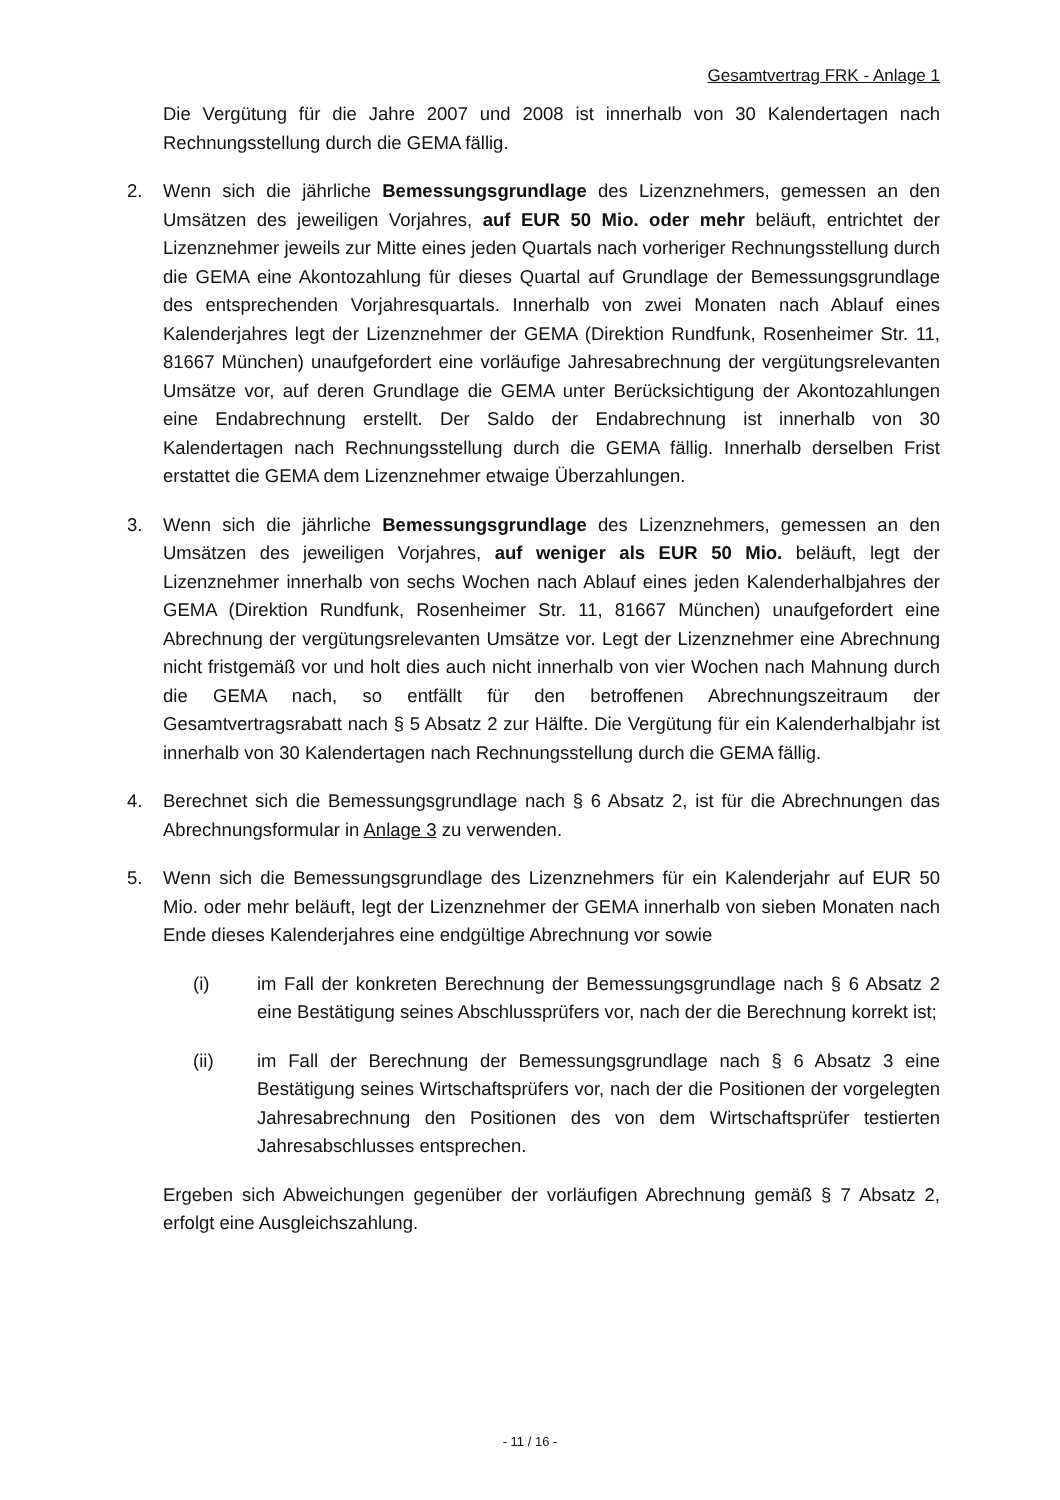Gesamtvertrag FRK - Anlage 1
Die Vergütung für die Jahre 2007 und 2008 ist innerhalb von 30 Kalendertagen nach Rechnungsstellung durch die GEMA fällig.
2. Wenn sich die jährliche Bemessungsgrundlage des Lizenznehmers, gemessen an den Umsätzen des jeweiligen Vorjahres, auf EUR 50 Mio. oder mehr beläuft, entrichtet der Lizenznehmer jeweils zur Mitte eines jeden Quartals nach vorheriger Rechnungsstellung durch die GEMA eine Akontozahlung für dieses Quartal auf Grundlage der Bemessungsgrundlage des entsprechenden Vorjahresquartals. Innerhalb von zwei Monaten nach Ablauf eines Kalenderjahres legt der Lizenznehmer der GEMA (Direktion Rundfunk, Rosenheimer Str. 11, 81667 München) unaufgefordert eine vorläufige Jahresabrechnung der vergütungsrelevanten Umsätze vor, auf deren Grundlage die GEMA unter Berücksichtigung der Akontozahlungen eine Endabrechnung erstellt. Der Saldo der Endabrechnung ist innerhalb von 30 Kalendertagen nach Rechnungsstellung durch die GEMA fällig. Innerhalb derselben Frist erstattet die GEMA dem Lizenznehmer etwaige Überzahlungen.
3. Wenn sich die jährliche Bemessungsgrundlage des Lizenznehmers, gemessen an den Umsätzen des jeweiligen Vorjahres, auf weniger als EUR 50 Mio. beläuft, legt der Lizenznehmer innerhalb von sechs Wochen nach Ablauf eines jeden Kalenderhalbjahres der GEMA (Direktion Rundfunk, Rosenheimer Str. 11, 81667 München) unaufgefordert eine Abrechnung der vergütungsrelevanten Umsätze vor. Legt der Lizenznehmer eine Abrechnung nicht fristgemäß vor und holt dies auch nicht innerhalb von vier Wochen nach Mahnung durch die GEMA nach, so entfällt für den betroffenen Abrechnungszeitraum der Gesamtvertragsrabatt nach § 5 Absatz 2 zur Hälfte. Die Vergütung für ein Kalenderhalbjahr ist innerhalb von 30 Kalendertagen nach Rechnungsstellung durch die GEMA fällig.
4. Berechnet sich die Bemessungsgrundlage nach § 6 Absatz 2, ist für die Abrechnungen das Abrechnungsformular in Anlage 3 zu verwenden.
5. Wenn sich die Bemessungsgrundlage des Lizenznehmers für ein Kalenderjahr auf EUR 50 Mio. oder mehr beläuft, legt der Lizenznehmer der GEMA innerhalb von sieben Monaten nach Ende dieses Kalenderjahres eine endgültige Abrechnung vor sowie
(i) im Fall der konkreten Berechnung der Bemessungsgrundlage nach § 6 Absatz 2 eine Bestätigung seines Abschlussprüfers vor, nach der die Berechnung korrekt ist;
(ii) im Fall der Berechnung der Bemessungsgrundlage nach § 6 Absatz 3 eine Bestätigung seines Wirtschaftsprüfers vor, nach der die Positionen der vorgelegten Jahresabrechnung den Positionen des von dem Wirtschaftsprüfer testierten Jahresabschlusses entsprechen.
Ergeben sich Abweichungen gegenüber der vorläufigen Abrechnung gemäß § 7 Absatz 2, erfolgt eine Ausgleichszahlung.
- 11 / 16 -